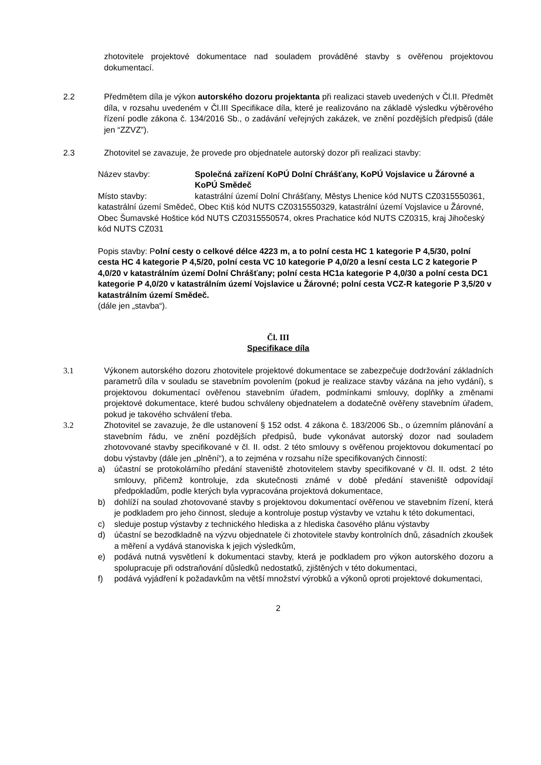zhotovitele projektové dokumentace nad souladem prováděné stavby s ověřenou projektovou dokumentací.
2.2 Předmětem díla je výkon autorského dozoru projektanta při realizaci staveb uvedených v Čl.II. Předmět díla, v rozsahu uvedeném v Čl.III Specifikace díla, které je realizováno na základě výsledku výběrového řízení podle zákona č. 134/2016 Sb., o zadávání veřejných zakázek, ve znění pozdějších předpisů (dále jen “ZZVZ”).
2.3 Zhotovitel se zavazuje, že provede pro objednatele autorský dozor při realizaci stavby:
Název stavby: Společná zařízení KoPÚ Dolní Chrášťany, KoPÚ Vojslavice u Žárovné a KoPÚ Smědeč
Místo stavby: katastrální území Dolní Chrášťany, Městys Lhenice kód NUTS CZ0315550361, katastrální území Smědeč, Obec Ktiš kód NUTS CZ0315550329, katastrální území Vojslavice u Žárovné, Obec Šumavské Hoštice kód NUTS CZ0315550574, okres Prachatice kód NUTS CZ0315, kraj Jihočeský kód NUTS CZ031
Popis stavby: Polní cesty o celkové délce 4223 m, a to polní cesta HC 1 kategorie P 4,5/30, polní cesta HC 4 kategorie P 4,5/20, polní cesta VC 10 kategorie P 4,0/20 a lesní cesta LC 2 kategorie P 4,0/20 v katastrálním území Dolní Chrášťany; polní cesta HC1a kategorie P 4,0/30 a polní cesta DC1 kategorie P 4,0/20 v katastrálním území Vojslavice u Žárovné; polní cesta VCZ-R kategorie P 3,5/20 v katastrálním území Smědeč.
(dále jen „stavba“).
Čl. III
Specifikace díla
3.1 Výkonem autorského dozoru zhotovitele projektové dokumentace se zabezpečuje dodržování základních parametrů díla v souladu se stavebním povolením (pokud je realizace stavby vázána na jeho vydání), s projektovou dokumentací ověřenou stavebním úřadem, podmínkami smlouvy, doplňky a změnami projektové dokumentace, které budou schváleny objednatelem a dodatečně ověřeny stavebním úřadem, pokud je takového schválení třeba.
3.2 Zhotovitel se zavazuje, že dle ustanovení § 152 odst. 4 zákona č. 183/2006 Sb., o územním plánování a stavebním řádu, ve znění pozdějších předpisů, bude vykonávat autorský dozor nad souladem zhotovované stavby specifikované v čl. II. odst. 2 této smlouvy s ověřenou projektovou dokumentací po dobu výstavby (dále jen „plnění“), a to zejména v rozsahu níže specifikovaných činností:
a) účastní se protokolárního předání staveniště zhotovitelem stavby specifikované v čl. II. odst. 2 této smlouvy, přičemž kontroluje, zda skutečnosti známé v době předání staveniště odpovídají předpokladům, podle kterých byla vypracována projektová dokumentace,
b) dohlíží na soulad zhotovované stavby s projektovou dokumentací ověřenou ve stavebním řízení, která je podkladem pro jeho činnost, sleduje a kontroluje postup výstavby ve vztahu k této dokumentaci,
c) sleduje postup výstavby z technického hlediska a z hlediska časového plánu výstavby
d) účastní se bezodkladně na výzvu objednatele či zhotovitele stavby kontrolních dnů, zásadních zkoušek a měření a vydává stanoviska k jejich výsledkům,
e) podává nutná vysvětlení k dokumentaci stavby, která je podkladem pro výkon autorského dozoru a spolupracuje při odstraňování důsledků nedostatků, zjištěných v této dokumentaci,
f) podává vyjádření k požadavkům na větší množství výrobků a výkonů oproti projektové dokumentaci,
2